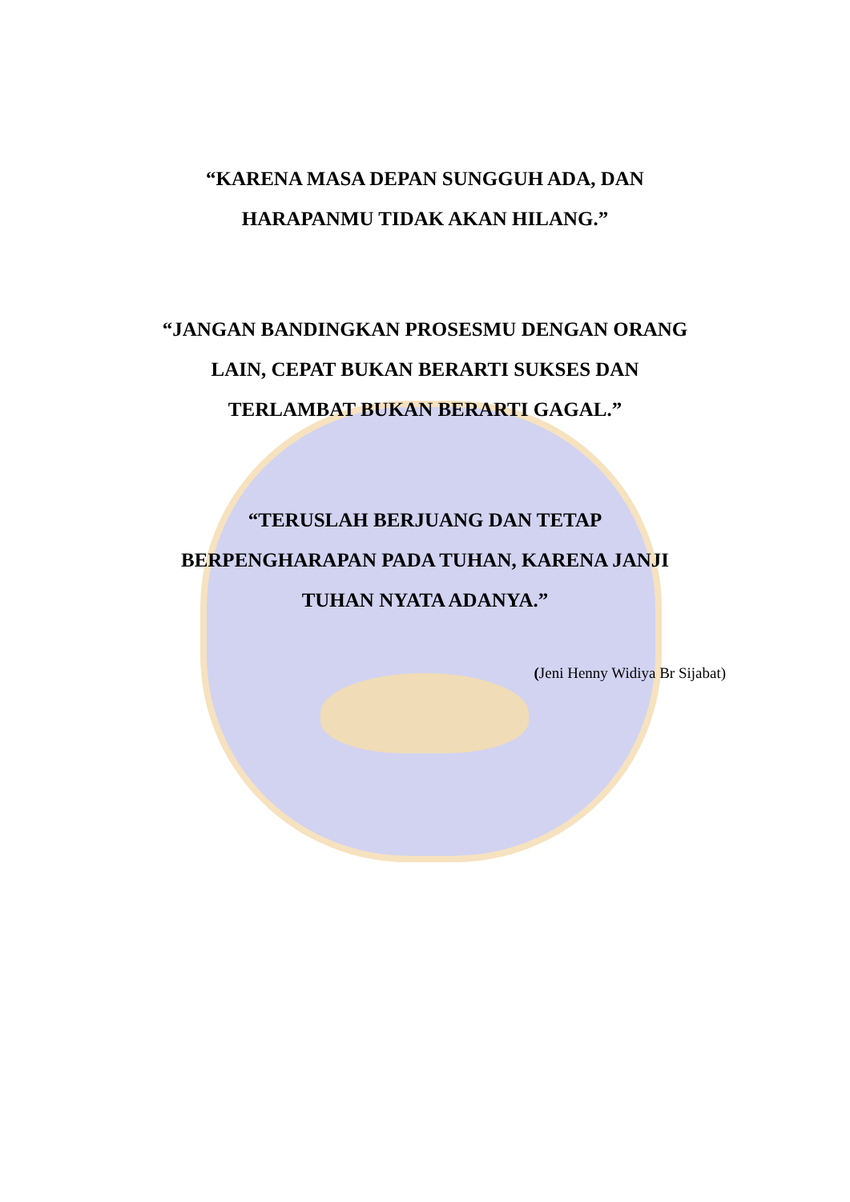“KARENA MASA DEPAN SUNGGUH ADA, DAN
HARAPANMU TIDAK AKAN HILANG.”
“JANGAN BANDINGKAN PROSESMU DENGAN ORANG
LAIN, CEPAT BUKAN BERARTI SUKSES DAN
TERLAMBAT BUKAN BERARTI GAGAL.”
“TERUSLAH BERJUANG DAN TETAP
BERPENGHARAPAN PADA TUHAN, KARENA JANJI
TUHAN NYATA ADANYA.”
(Jeni Henny Widiya Br Sijabat)